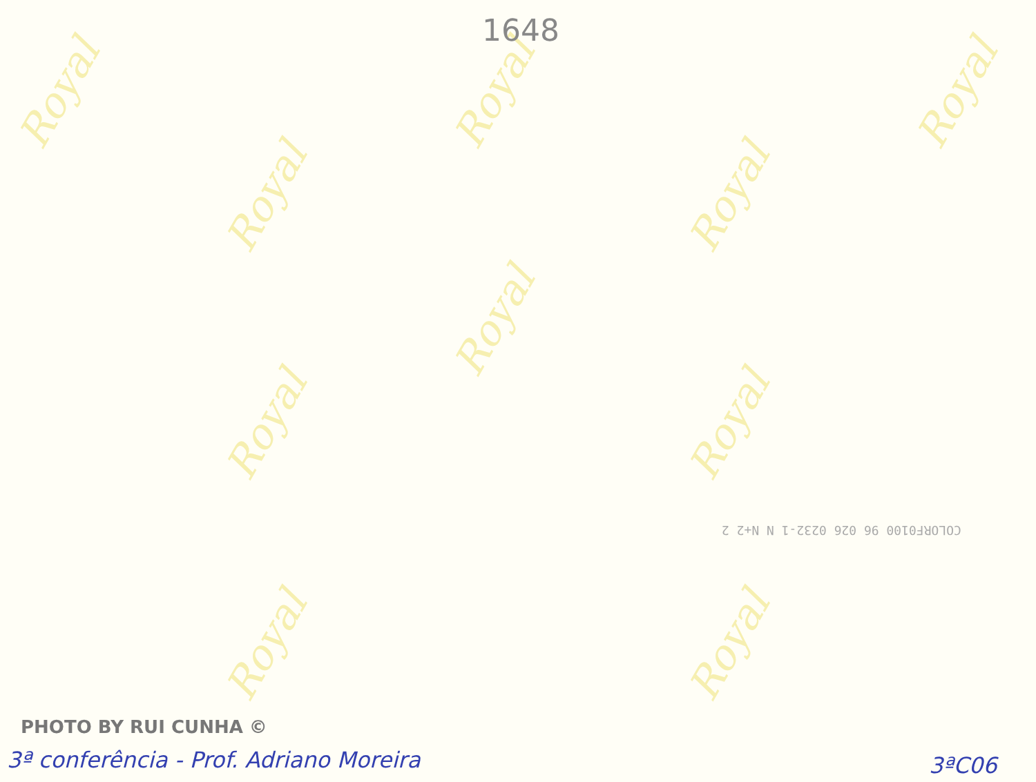Royal
Royal
Royal
Royal
Royal
Royal
Royal Royal
Royal Royal
1648
COLORF0100 96 026 0232-1 N N+2 2
PHOTO BY RUI CUNHA ©
3ª conferência - Prof. Adriano Moreira
3ªC06